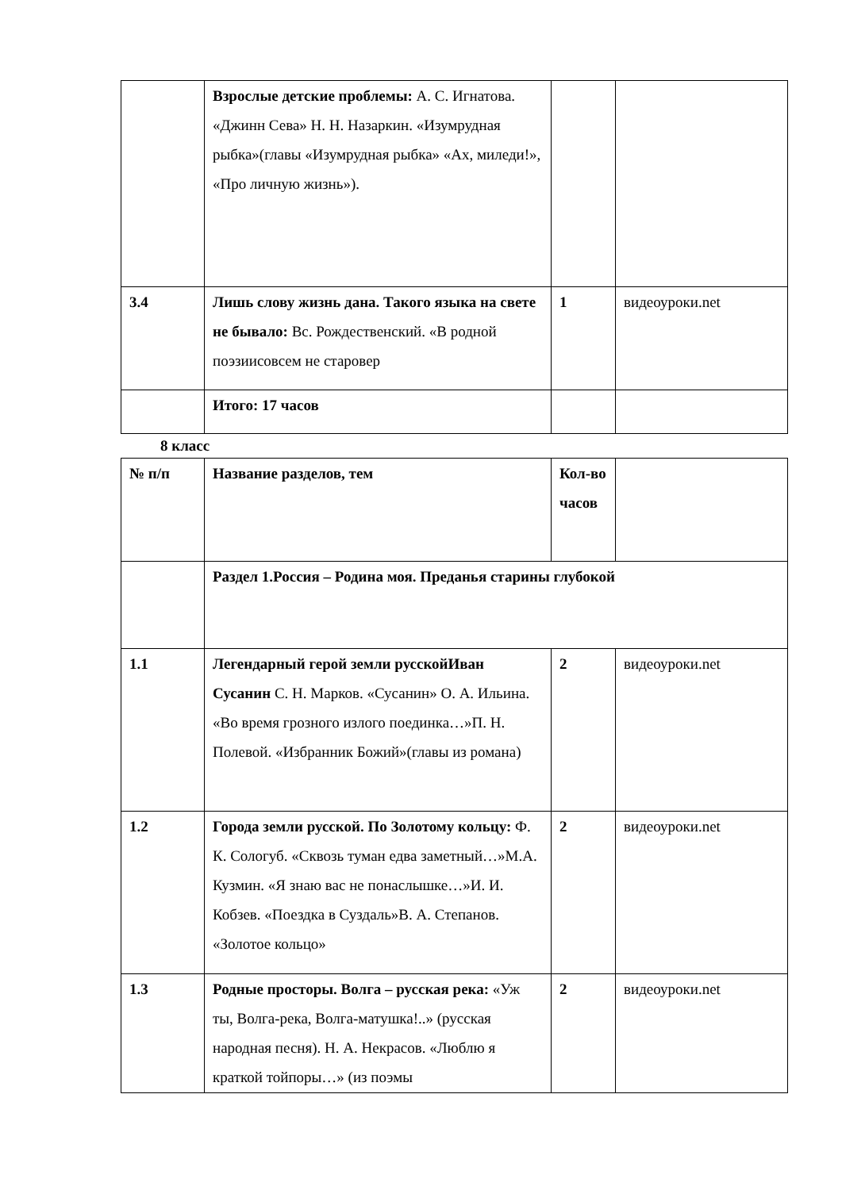| | Взрослые детские проблемы: А. С. Игнатова. «Джинн Сева» Н. Н. Назаркин. «Изумрудная рыбка»(главы «Изумрудная рыбка» «Ах, миледи!», «Про личную жизнь»). | | |
| 3.4 | Лишь слову жизнь дана. Такого языка на свете не бывало: Вс. Рождественский. «В родной поэзиисовсем не старовер | 1 | видеоуроки.net |
| | Итого: 17 часов | | |
8 класс
| № п/п | Название разделов, тем | Кол-во часов | |
| | Раздел 1.Россия – Родина моя. Преданья старины глубокой | | |
| 1.1 | Легендарный герой земли русскойИван Сусанин С. Н. Марков. «Сусанин» О. А. Ильина. «Во время грозного излого поединка…»П. Н. Полевой. «Избранник Божий»(главы из романа) | 2 | видеоуроки.net |
| 1.2 | Города земли русской. По Золотому кольцу: Ф. К. Сологуб. «Сквозь туман едва заметный…»М.А. Кузмин. «Я знаю вас не понаслышке…»И. И. Кобзев. «Поездка в Суздаль»В. А. Степанов. «Золотое кольцо» | 2 | видеоуроки.net |
| 1.3 | Родные просторы. Волга – русская река: «Уж ты, Волга-река, Волга-матушка!..» (русская народная песня). Н. А. Некрасов. «Люблю я краткой тойпоры…» (из поэмы | 2 | видеоуроки.net |